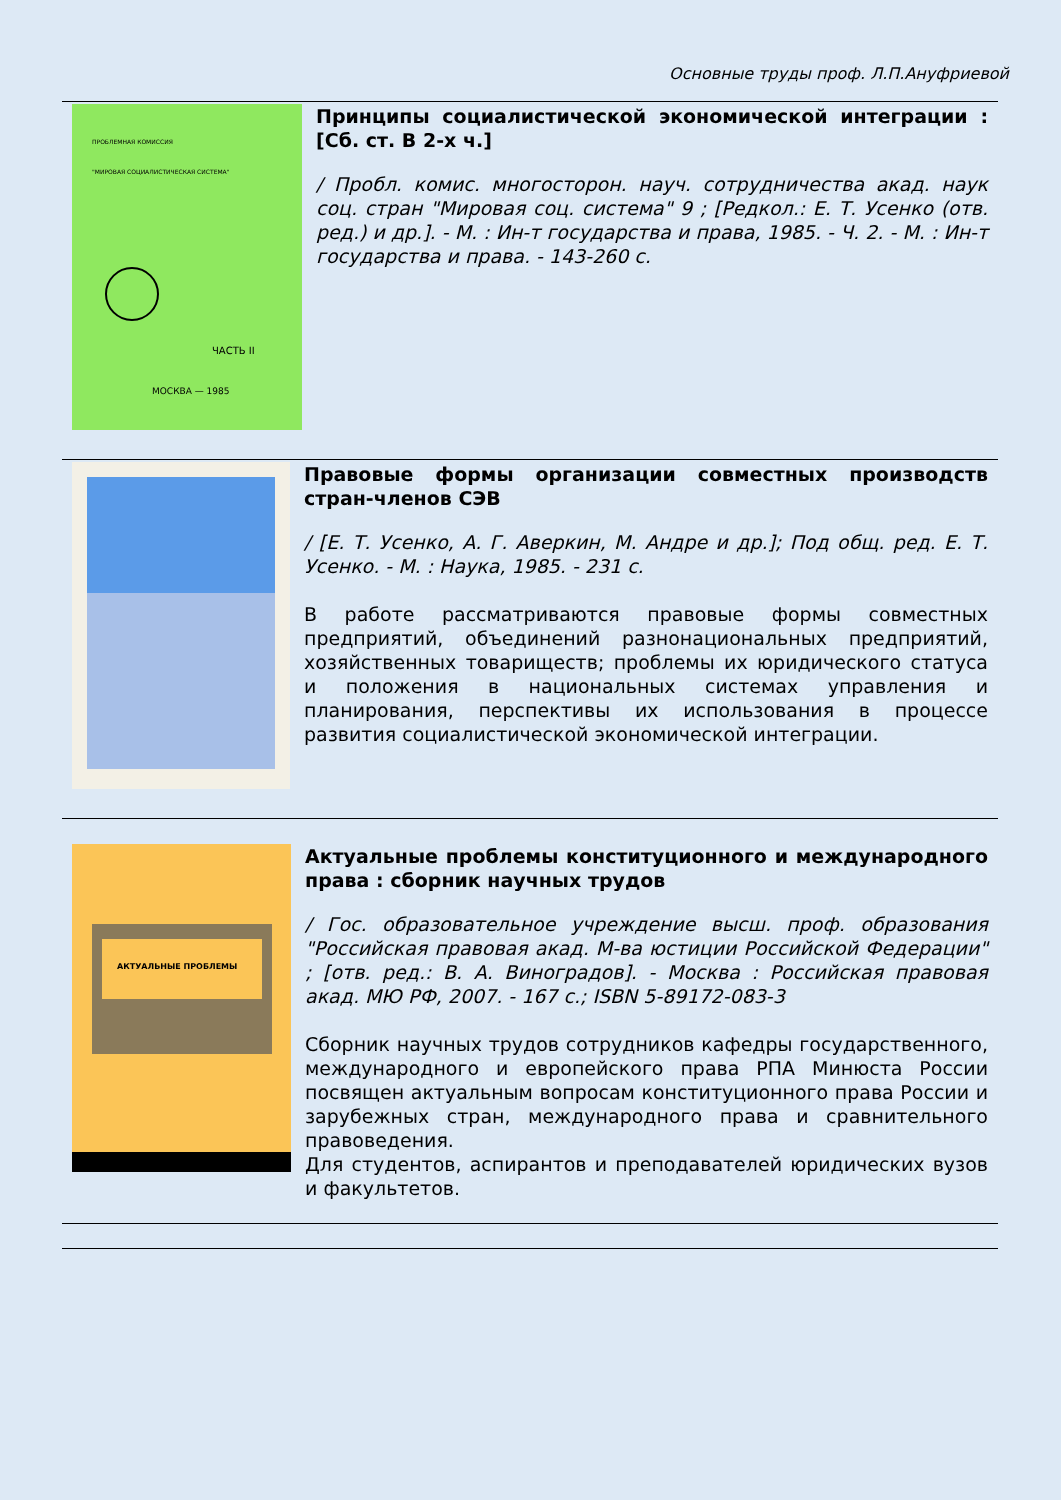Основные труды проф. Л.П.Ануфриевой
ПРОБЛЕМНАЯ КОМИССИЯ
"МИРОВАЯ СОЦИАЛИСТИЧЕСКАЯ СИСТЕМА"
ЧАСТЬ II
МОСКВА — 1985
Принципы социалистической экономической интеграции : [Сб. ст. В 2-х ч.]
/ Пробл. комис. многосторон. науч. сотрудничества акад. наук соц. стран "Мировая соц. система" 9 ; [Редкол.: Е. Т. Усенко (отв. ред.) и др.]. - М. : Ин-т государства и права, 1985. - Ч. 2. - М. : Ин-т государства и права. - 143-260 с.
Правовые формы организации совместных производств стран-членов СЭВ
/ [Е. Т. Усенко, А. Г. Аверкин, М. Андре и др.]; Под общ. ред. Е. Т. Усенко. - М. : Наука, 1985. - 231 с.
В работе рассматриваются правовые формы совместных предприятий, объединений разнонациональных предприятий, хозяйственных товариществ; проблемы их юридического статуса и положения в национальных системах управления и планирования, перспективы их использования в процессе развития социалистической экономической интеграции.
АКТУАЛЬНЫЕ ПРОБЛЕМЫ
Актуальные проблемы конституционного и международного права : сборник научных трудов
/ Гос. образовательное учреждение высш. проф. образования "Российская правовая акад. М-ва юстиции Российской Федерации" ; [отв. ред.: В. А. Виноградов]. - Москва : Российская правовая акад. МЮ РФ, 2007. - 167 с.; ISBN 5-89172-083-3
Сборник научных трудов сотрудников кафедры государственного, международного и европейского права РПА Минюста России посвящен актуальным вопросам конституционного права России и зарубежных стран, международного права и сравнительного правоведения.
Для студентов, аспирантов и преподавателей юридических вузов и факультетов.